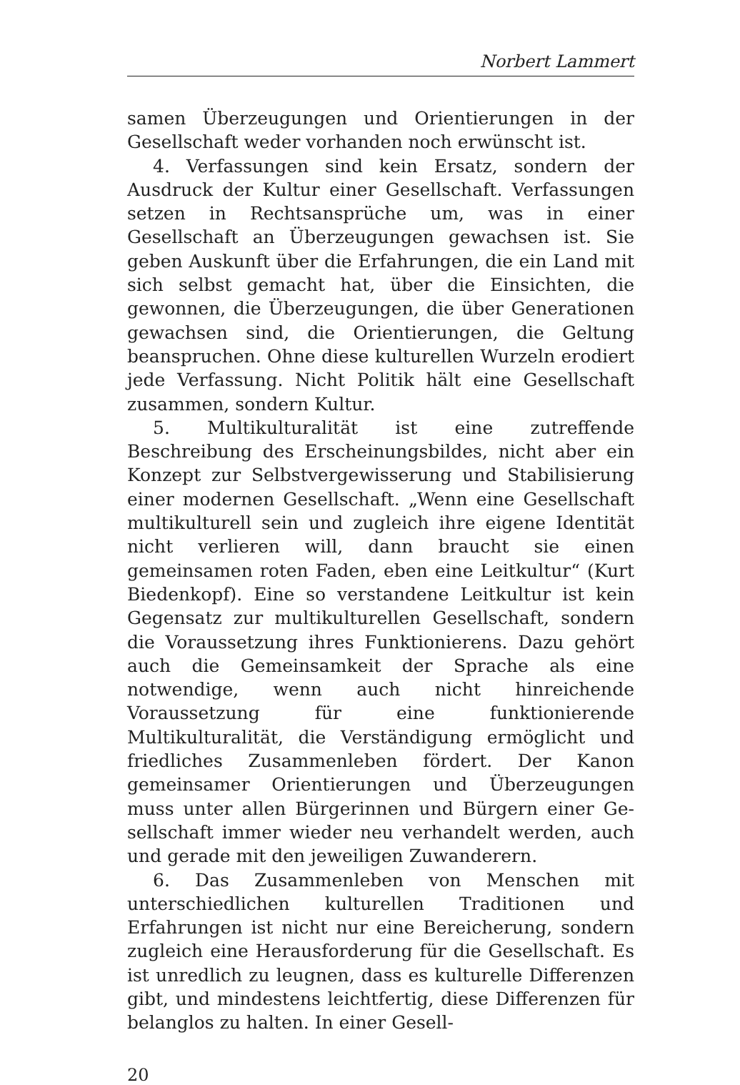Norbert Lammert
samen Überzeugungen und Orientierungen in der Gesell­schaft weder vorhanden noch erwünscht ist.
4. Verfassungen sind kein Ersatz, sondern der Ausdruck der Kultur einer Gesellschaft. Verfassungen setzen in Rechtsansprüche um, was in einer Gesellschaft an Über­zeugungen gewachsen ist. Sie geben Auskunft über die Er­fahrungen, die ein Land mit sich selbst gemacht hat, über die Einsichten, die gewonnen, die Überzeugungen, die über Generationen gewachsen sind, die Orientierungen, die Geltung beanspruchen. Ohne diese kulturellen Wur­zeln erodiert jede Verfassung. Nicht Politik hält eine Ge­sellschaft zusammen, sondern Kultur.
5. Multikulturalität ist eine zutreffende Beschreibung des Erscheinungsbildes, nicht aber ein Konzept zur Selbst­vergewisserung und Stabilisierung einer modernen Gesell­schaft. „Wenn eine Gesellschaft multikulturell sein und zugleich ihre eigene Identität nicht verlieren will, dann braucht sie einen gemeinsamen roten Faden, eben eine Leitkultur“ (Kurt Biedenkopf). Eine so verstandene Leit­kultur ist kein Gegensatz zur multikulturellen Gesell­schaft, sondern die Voraussetzung ihres Funktionierens. Dazu gehört auch die Gemeinsamkeit der Sprache als eine notwendige, wenn auch nicht hinreichende Voraussetzung für eine funktionierende Multikulturalität, die Verständi­gung ermöglicht und friedliches Zusammenleben fördert. Der Kanon gemeinsamer Orientierungen und Überzeugun­gen muss unter allen Bürgerinnen und Bürgern einer Ge­sellschaft immer wieder neu verhandelt werden, auch und gerade mit den jeweiligen Zuwanderern.
6. Das Zusammenleben von Menschen mit unterschied­lichen kulturellen Traditionen und Erfahrungen ist nicht nur eine Bereicherung, sondern zugleich eine Herausforde­rung für die Gesellschaft. Es ist unredlich zu leugnen, dass es kulturelle Differenzen gibt, und mindestens leichtfertig, diese Differenzen für belanglos zu halten. In einer Gesell-
20